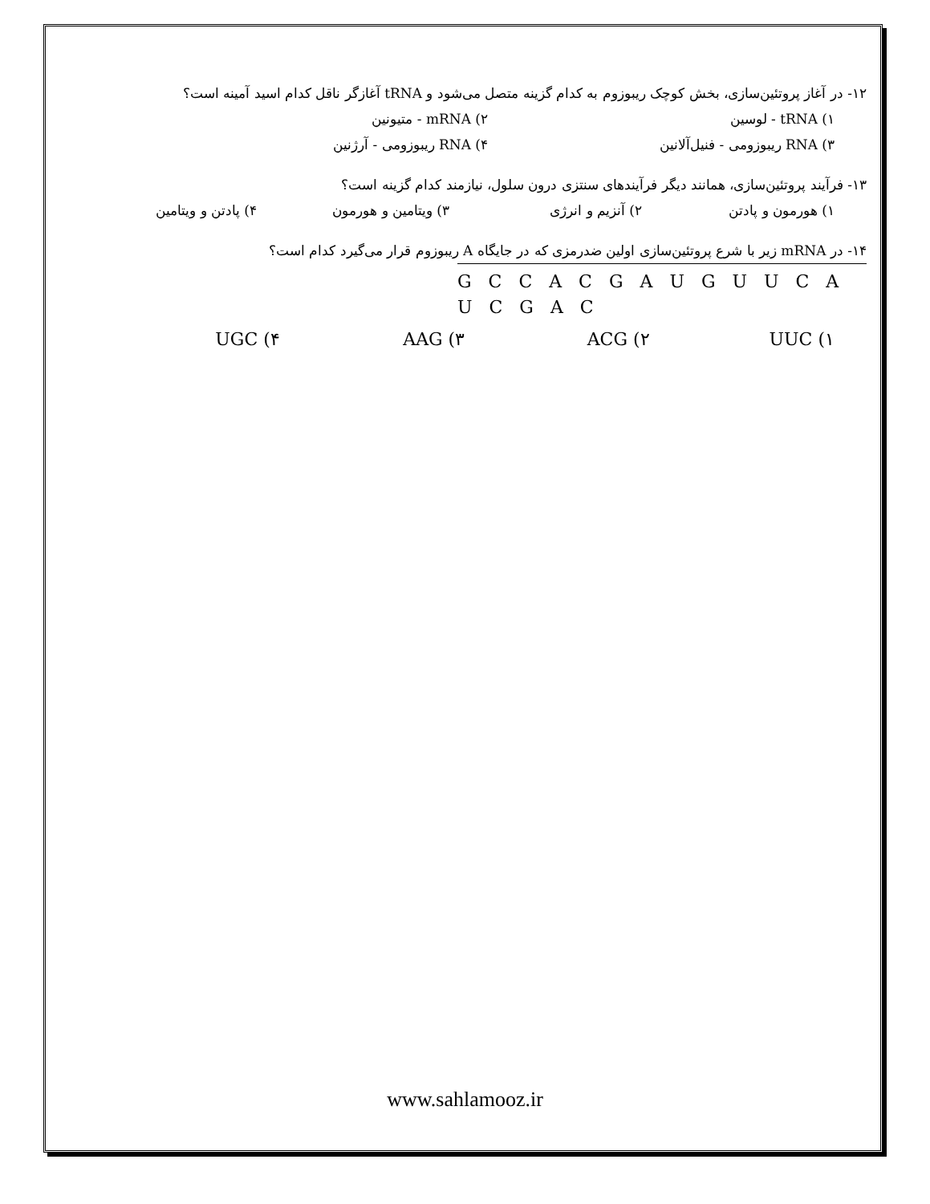۱۲- در آغاز پروتئین‌سازی، بخش کوچک ریبوزوم به کدام گزینه متصل می‌شود و tRNA آغازگر ناقل کدام اسید آمینه است؟
۱) tRNA - لوسین ۲) mRNA - متیونین
۳) RNA ریبوزومی - فنیل‌آلانین ۴) RNA ریبوزومی - آرژنین
۱۳- فرآیند پروتئین‌سازی، همانند دیگر فرآیندهای سنتزی درون سلول، نیازمند کدام گزینه است؟
۱) هورمون و پادتن ۲) آنزیم و انرژی ۳) ویتامین و هورمون ۴) پادتن و ویتامین
۱۴- در mRNA زیر با شرع پروتئین‌سازی اولین ضدرمزی که در جایگاه A ریبوزوم قرار می‌گیرد کدام است؟
G C C A C G A U G U U C A U C G A C
UUC (۱ ACG (۲ AAG (۳ UGC (۴
www.sahlamooz.ir